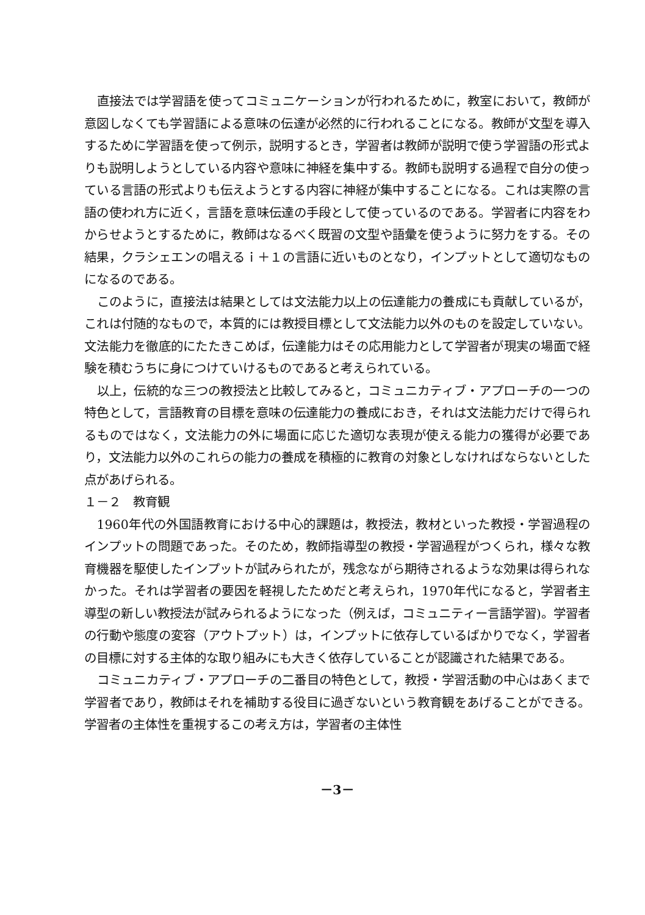直接法では学習語を使ってコミュニケーションが行われるために，教室において，教師が意図しなくても学習語による意味の伝達が必然的に行われることになる。教師が文型を導入するために学習語を使って例示，説明するとき，学習者は教師が説明で使う学習語の形式よりも説明しようとしている内容や意味に神経を集中する。教師も説明する過程で自分の使っている言語の形式よりも伝えようとする内容に神経が集中することになる。これは実際の言語の使われ方に近く，言語を意味伝達の手段として使っているのである。学習者に内容をわからせようとするために，教師はなるべく既習の文型や語彙を使うように努力をする。その結果，クラシェエンの唱えるｉ＋１の言語に近いものとなり，インプットとして適切なものになるのである。
このように，直接法は結果としては文法能力以上の伝達能力の養成にも貢献しているが，これは付随的なもので，本質的には教授目標として文法能力以外のものを設定していない。文法能力を徹底的にたたきこめば，伝達能力はその応用能力として学習者が現実の場面で経験を積むうちに身につけていけるものであると考えられている。
以上，伝統的な三つの教授法と比較してみると，コミュニカティブ・アプローチの一つの特色として，言語教育の目標を意味の伝達能力の養成におき，それは文法能力だけで得られるものではなく，文法能力の外に場面に応じた適切な表現が使える能力の獲得が必要であり，文法能力以外のこれらの能力の養成を積極的に教育の対象としなければならないとした点があげられる。
１－２　教育観
1960年代の外国語教育における中心的課題は，教授法，教材といった教授・学習過程のインプットの問題であった。そのため，教師指導型の教授・学習過程がつくられ，様々な教育機器を駆使したインプットが試みられたが，残念ながら期待されるような効果は得られなかった。それは学習者の要因を軽視したためだと考えられ，1970年代になると，学習者主導型の新しい教授法が試みられるようになった（例えば，コミュニティー言語学習)。学習者の行動や態度の変容（アウトプット）は，インプットに依存しているばかりでなく，学習者の目標に対する主体的な取り組みにも大きく依存していることが認識された結果である。
コミュニカティブ・アプローチの二番目の特色として，教授・学習活動の中心はあくまで学習者であり，教師はそれを補助する役目に過ぎないという教育観をあげることができる。学習者の主体性を重視するこの考え方は，学習者の主体性
－3－